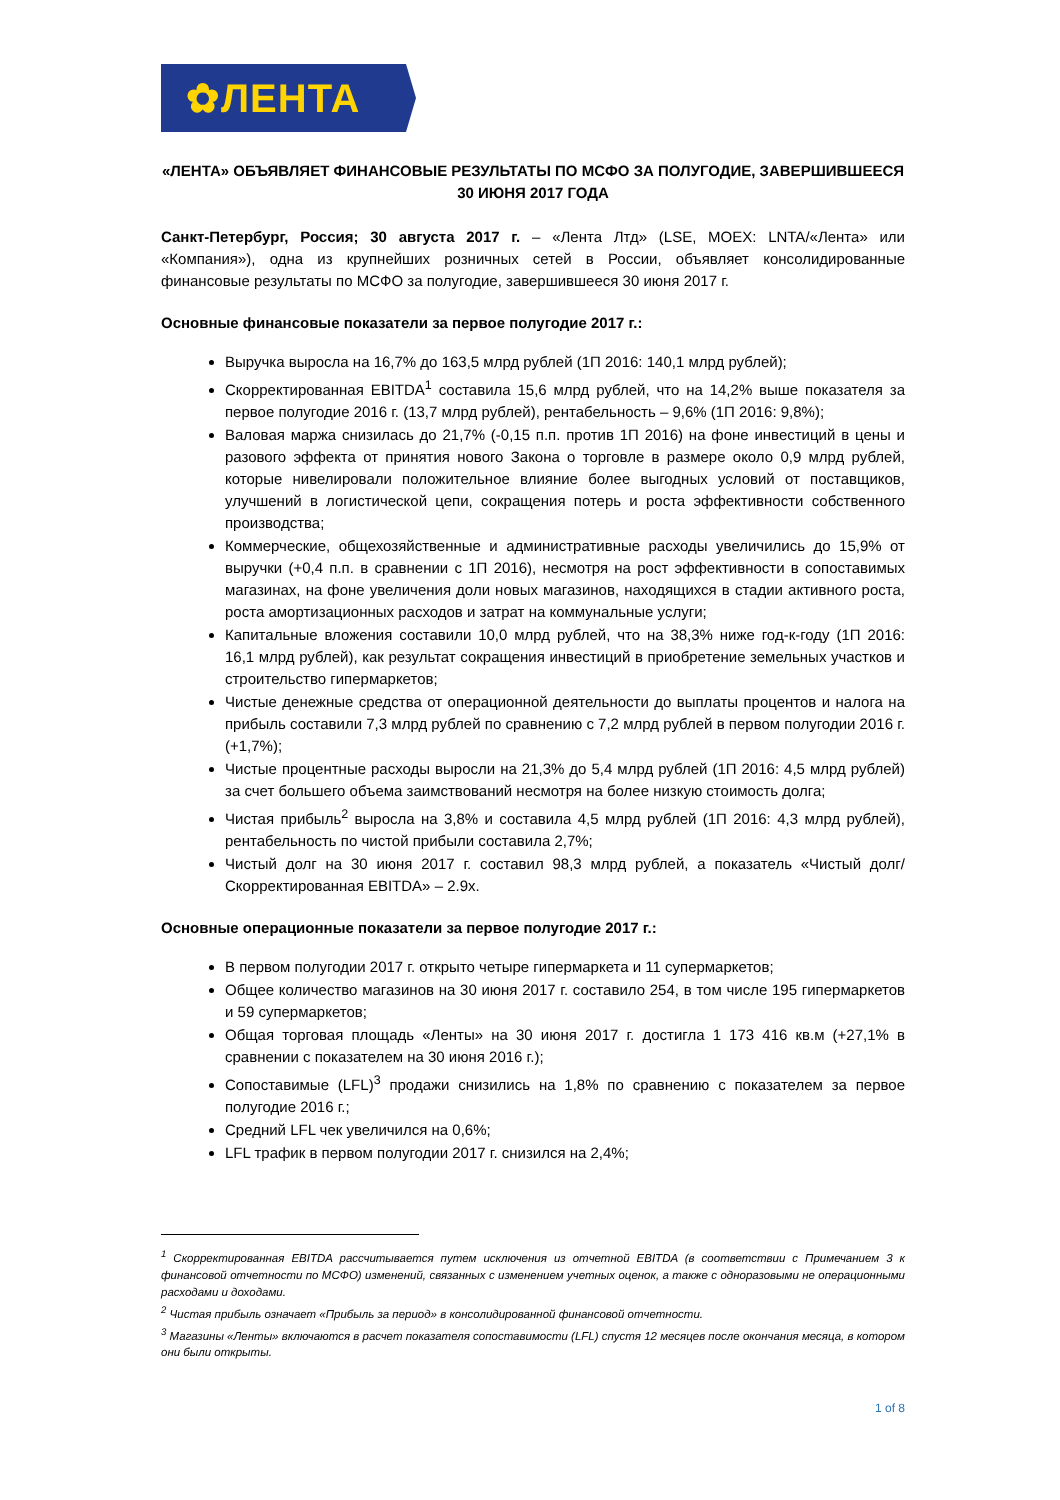✿ЛЕНТА
«ЛЕНТА» ОБЪЯВЛЯЕТ ФИНАНСОВЫЕ РЕЗУЛЬТАТЫ ПО МСФО ЗА ПОЛУГОДИЕ, ЗАВЕРШИВШЕЕСЯ
30 ИЮНЯ 2017 ГОДА
Санкт-Петербург, Россия; 30 августа 2017 г. – «Лента Лтд» (LSE, MOEX: LNTA/«Лента» или «Компания»), одна из крупнейших розничных сетей в России, объявляет консолидированные финансовые результаты по МСФО за полугодие, завершившееся 30 июня 2017 г.
Основные финансовые показатели за первое полугодие 2017 г.:
Выручка выросла на 16,7% до 163,5 млрд рублей (1П 2016: 140,1 млрд рублей);
Скорректированная EBITDA<sup>1</sup> составила 15,6 млрд рублей, что на 14,2% выше показателя за первое полугодие 2016 г. (13,7 млрд рублей), рентабельность – 9,6% (1П 2016: 9,8%);
Валовая маржа снизилась до 21,7% (-0,15 п.п. против 1П 2016) на фоне инвестиций в цены и разового эффекта от принятия нового Закона о торговле в размере около 0,9 млрд рублей, которые нивелировали положительное влияние более выгодных условий от поставщиков, улучшений в логистической цепи, сокращения потерь и роста эффективности собственного производства;
Коммерческие, общехозяйственные и административные расходы увеличились до 15,9% от выручки (+0,4 п.п. в сравнении с 1П 2016), несмотря на рост эффективности в сопоставимых магазинах, на фоне увеличения доли новых магазинов, находящихся в стадии активного роста, роста амортизационных расходов и затрат на коммунальные услуги;
Капитальные вложения составили 10,0 млрд рублей, что на 38,3% ниже год-к-году (1П 2016: 16,1 млрд рублей), как результат сокращения инвестиций в приобретение земельных участков и строительство гипермаркетов;
Чистые денежные средства от операционной деятельности до выплаты процентов и налога на прибыль составили 7,3 млрд рублей по сравнению с 7,2 млрд рублей в первом полугодии 2016 г. (+1,7%);
Чистые процентные расходы выросли на 21,3% до 5,4 млрд рублей (1П 2016: 4,5 млрд рублей) за счет большего объема заимствований несмотря на более низкую стоимость долга;
Чистая прибыль<sup>2</sup> выросла на 3,8% и составила 4,5 млрд рублей (1П 2016: 4,3 млрд рублей), рентабельность по чистой прибыли составила 2,7%;
Чистый долг на 30 июня 2017 г. составил 98,3 млрд рублей, а показатель «Чистый долг/Скорректированная EBITDA» – 2.9x.
Основные операционные показатели за первое полугодие 2017 г.:
В первом полугодии 2017 г. открыто четыре гипермаркета и 11 супермаркетов;
Общее количество магазинов на 30 июня 2017 г. составило 254, в том числе 195 гипермаркетов и 59 супермаркетов;
Общая торговая площадь «Ленты» на 30 июня 2017 г. достигла 1 173 416 кв.м (+27,1% в сравнении с показателем на 30 июня 2016 г.);
Сопоставимые (LFL)<sup>3</sup> продажи снизились на 1,8% по сравнению с показателем за первое полугодие 2016 г.;
Средний LFL чек увеличился на 0,6%;
LFL трафик в первом полугодии 2017 г. снизился на 2,4%;
<sup>1</sup> Скорректированная EBITDA рассчитывается путем исключения из отчетной EBITDA (в соответствии с Примечанием 3 к финансовой отчетности по МСФО) изменений, связанных с изменением учетных оценок, а также с одноразовыми не операционными расходами и доходами.
<sup>2</sup> Чистая прибыль означает «Прибыль за период» в консолидированной финансовой отчетности.
<sup>3</sup> Магазины «Ленты» включаются в расчет показателя сопоставимости (LFL) спустя 12 месяцев после окончания месяца, в котором они были открыты.
1 of 8